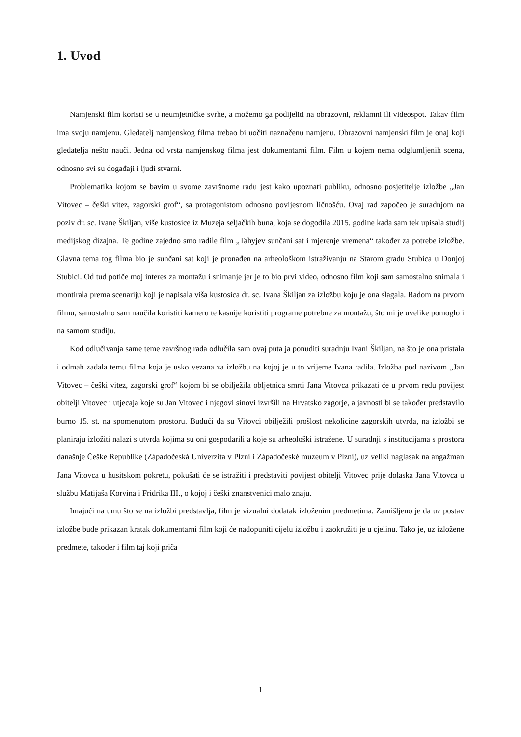1. Uvod
Namjenski film koristi se u neumjetničke svrhe, a možemo ga podijeliti na obrazovni, reklamni ili videospot. Takav film ima svoju namjenu. Gledatelj namjenskog filma trebao bi uočiti naznačenu namjenu. Obrazovni namjenski film je onaj koji gledatelja nešto nauči. Jedna od vrsta namjenskog filma jest dokumentarni film. Film u kojem nema odglumljenih scena, odnosno svi su događaji i ljudi stvarni.
Problematika kojom se bavim u svome završnome radu jest kako upoznati publiku, odnosno posjetitelje izložbe „Jan Vitovec – češki vitez, zagorski grof“, sa protagonistom odnosno povijesnom ličnošću. Ovaj rad započeo je suradnjom na poziv dr. sc. Ivane Škiljan, više kustosice iz Muzeja seljačkih buna, koja se dogodila 2015. godine kada sam tek upisala studij medijskog dizajna. Te godine zajedno smo radile film „Tahyjev sunčani sat i mjerenje vremena“ također za potrebe izložbe. Glavna tema tog filma bio je sunčani sat koji je pronađen na arheološkom istraživanju na Starom gradu Stubica u Donjoj Stubici. Od tud potiče moj interes za montažu i snimanje jer je to bio prvi video, odnosno film koji sam samostalno snimala i montirala prema scenariju koji je napisala viša kustosica dr. sc. Ivana Škiljan za izložbu koju je ona slagala. Radom na prvom filmu, samostalno sam naučila koristiti kameru te kasnije koristiti programe potrebne za montažu, što mi je uvelike pomoglo i na samom studiju.
Kod odlučivanja same teme završnog rada odlučila sam ovaj puta ja ponuditi suradnju Ivani Škiljan, na što je ona pristala i odmah zadala temu filma koja je usko vezana za izložbu na kojoj je u to vrijeme Ivana radila. Izložba pod nazivom „Jan Vitovec – češki vitez, zagorski grof“ kojom bi se obilježila obljetnica smrti Jana Vitovca prikazati će u prvom redu povijest obitelji Vitovec i utjecaja koje su Jan Vitovec i njegovi sinovi izvršili na Hrvatsko zagorje, a javnosti bi se također predstavilo burno 15. st. na spomenutom prostoru. Budući da su Vitovci obilježili prošlost nekolicine zagorskih utvrda, na izložbi se planiraju izložiti nalazi s utvrda kojima su oni gospodarili a koje su arheološki istražene. U suradnji s institucijama s prostora današnje Češke Republike (Západočeská Univerzita v Plzni i Západočeské muzeum v Plzni), uz veliki naglasak na angažman Jana Vitovca u husitskom pokretu, pokušati će se istražiti i predstaviti povijest obitelji Vitovec prije dolaska Jana Vitovca u službu Matijaša Korvina i Fridrika III., o kojoj i češki znanstvenici malo znaju.
Imajući na umu što se na izložbi predstavlja, film je vizualni dodatak izloženim predmetima. Zamišljeno je da uz postav izložbe bude prikazan kratak dokumentarni film koji će nadopuniti cijelu izložbu i zaokružiti je u cjelinu. Tako je, uz izložene predmete, također i film taj koji priča
1